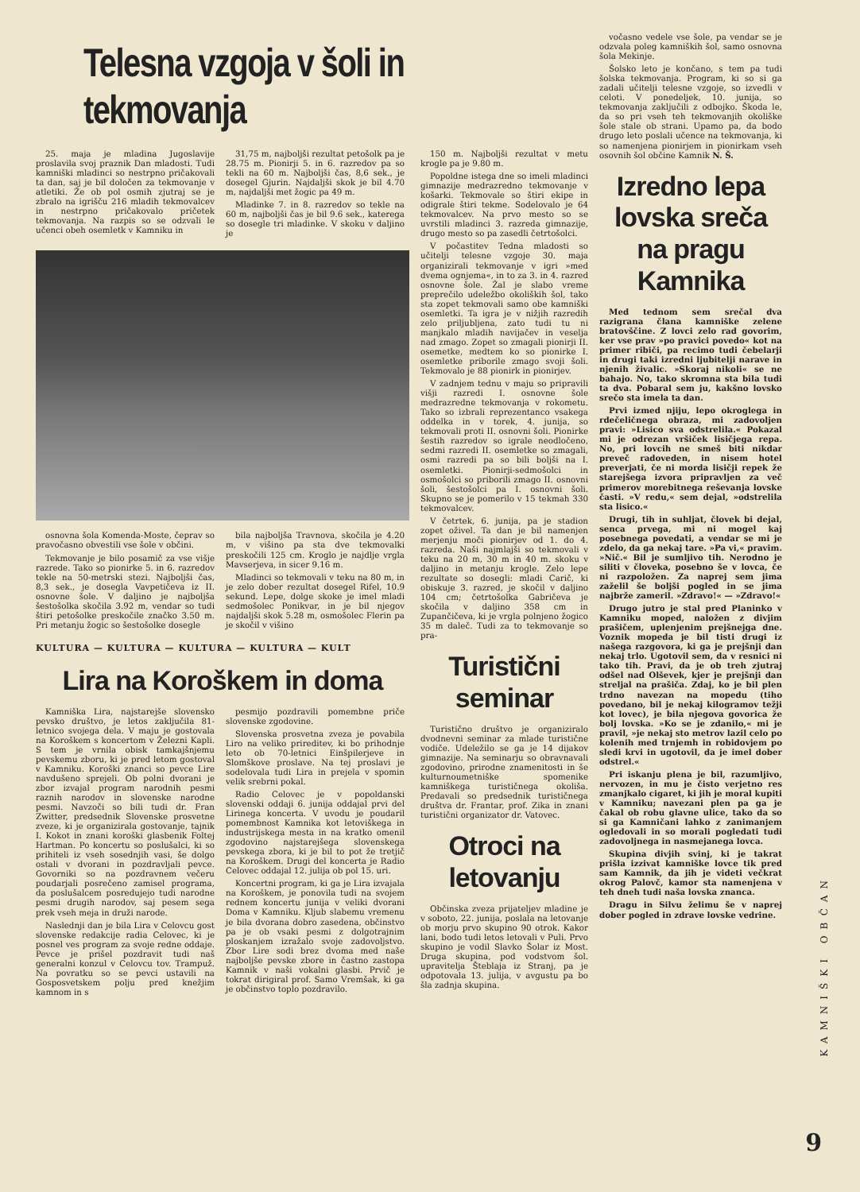Telesna vzgoja v šoli in tekmovanja
25. maja je mladina Jugoslavije proslavila svoj praznik Dan mladosti. Tudi kamniški mladinci so nestrpno pričakovali ta dan, saj je bil določen za tekmovanje v atletiki. Že ob pol osmih zjutraj se je zbralo na igrišču 216 mladih tekmovalcev in nestrpno pričakovalo pričetek tekmovanja. Na razpis so se odzvali le učenci obeh osemletk v Kamniku in
31,75 m, najboljši rezultat petošolk pa je 28.75 m. Pionirji 5. in 6. razredov pa so tekli na 60 m. Najboljši čas, 8,6 sek., je dosegel Gjurin. Najdaljši skok je bil 4.70 m, najdaljši met žogic pa 49 m.
Mladinke 7. in 8. razredov so tekle na 60 m, najboljši čas je bil 9.6 sek., katerega so dosegle tri mladinke. V skoku v daljino je
osnovna šola Komenda-Moste, čeprav so pravočasno obvestili vse šole v občini.
Tekmovanje je bilo posamič za vse višje razrede. Tako so pionirke 5. in 6. razredov tekle na 50-metrski stezi. Najboljši čas, 8,3 sek., je dosegla Vavpetičeva iz II. osnovne šole. V daljino je najboljša šestošolka skočila 3.92 m, vendar so tudi štiri petošolke preskočile značko 3.50 m. Pri metanju žogic so šestošolke dosegle
bila najboljša Travnova, skočila je 4.20 m, v višino pa sta dve tekmovalki preskočili 125 cm. Kroglo je najdlje vrgla Mavserjeva, in sicer 9.16 m.
Mladinci so tekmovali v teku na 80 m, in je zelo dober rezultat dosegel Rifel, 10.9 sekund. Lepe, dolge skoke je imel mladi sedmošolec Ponikvar, in je bil njegov najdaljši skok 5.28 m, osmošolec Flerin pa je skočil v višino
KULTURA — KULTURA — KULTURA — KULTURA — KULT
Lira na Koroškem in doma
Kamniška Lira, najstarejše slovensko pevsko društvo, je letos zaključila 81-letnico svojega dela. V maju je gostovala na Koroškem s koncertom v Železni Kapli. S tem je vrnila obisk tamkajšnjemu pevskemu zboru, ki je pred letom gostoval v Kamniku. Koroški znanci so pevce Lire navdušeno sprejeli. Ob polni dvorani je zbor izvajal program narodnih pesmi raznih narodov in slovenske narodne pesmi. Navzoči so bili tudi dr. Fran Zwitter, predsednik Slovenske prosvetne zveze, ki je organizirala gostovanje, tajnik I. Kokot in znani koroški glasbenik Foltej Hartman. Po koncertu so poslušalci, ki so prihiteli iz vseh sosednjih vasi, še dolgo ostali v dvorani in pozdravljali pevce. Govorniki so na pozdravnem večeru poudarjali posrečeno zamisel programa, da poslušalcem posredujejo tudi narodne pesmi drugih narodov, saj pesem sega prek vseh meja in druži narode.
Naslednji dan je bila Lira v Celovcu gost slovenske redakcije radia Celovec, ki je posnel ves program za svoje redne oddaje. Pevce je prišel pozdravit tudi naš generalni konzul v Celovcu tov. Trampuž. Na povratku so se pevci ustavili na Gosposvetskem polju pred knežjim kamnom in s
pesmijo pozdravili pomembne priče slovenske zgodovine.
Slovenska prosvetna zveza je povabila Liro na veliko prireditev, ki bo prihodnje leto ob 70-letnici Einšpilerjeve in Slomškove proslave. Na tej proslavi je sodelovala tudi Lira in prejela v spomin velik srebrni pokal.
Radio Celovec je v popoldanski slovenski oddaji 6. junija oddajal prvi del Lirinega koncerta. V uvodu je poudaril pomembnost Kamnika kot letoviškega in industrijskega mesta in na kratko omenil zgodovino najstarejšega slovenskega pevskega zbora, ki je bil to pot že tretjič na Koroškem. Drugi del koncerta je Radio Celovec oddajal 12. julija ob pol 15. uri.
Koncertni program, ki ga je Lira izvajala na Koroškem, je ponovila tudi na svojem rednem koncertu junija v veliki dvorani Doma v Kamniku. Kljub slabemu vremenu je bila dvorana dobro zasedena, občinstvo pa je ob vsaki pesmi z dolgotrajnim ploskanjem izražalo svoje zadovoljstvo. Zbor Lire sodi brez dvoma med naše najboljše pevske zbore in častno zastopa Kamnik v naši vokalni glasbi. Prvič je tokrat dirigiral prof. Samo Vremšak, ki ga je občinstvo toplo pozdravilo.
150 m. Najboljši rezultat v metu krogle pa je 9.80 m.
Popoldne istega dne so imeli mladinci gimnazije medrazredno tekmovanje v košarki. Tekmovale so štiri ekipe in odigrale štiri tekme. Sodelovalo je 64 tekmovalcev. Na prvo mesto so se uvrstili mladinci 3. razreda gimnazije, drugo mesto so pa zasedli četrtošolci.
V počastitev Tedna mladosti so učitelji telesne vzgoje 30. maja organizirali tekmovanje v igri »med dvema ognjema«, in to za 3. in 4. razred osnovne šole. Žal je slabo vreme preprečilo udeležbo okoliških šol, tako sta zopet tekmovali samo obe kamniški osemletki. Ta igra je v nižjih razredih zelo priljubljena, zato tudi tu ni manjkalo mladih navijačev in veselja nad zmago. Zopet so zmagali pionirji II. osemetke, medtem ko so pionirke I. osemletke priborile zmago svoji šoli. Tekmovalo je 88 pionirk in pionirjev.
V zadnjem tednu v maju so pripravili višji razredi I. osnovne šole medrazredne tekmovanja v rokometu. Tako so izbrali reprezentanco vsakega oddelka in v torek, 4. junija, so tekmovali proti II. osnovni šoli. Pionirke šestih razredov so igrale neodločeno, sedmi razredi II. osemletke so zmagali, osmi razredi pa so bili boljši na I. osemletki. Pionirji-sedmošolci in osmošolci so priborili zmago II. osnovni šoli, šestošolci pa I. osnovni šoli. Skupno se je pomerilo v 15 tekmah 330 tekmovalcev.
V četrtek, 6. junija, pa je stadion zopet oživel. Ta dan je bil namenjen merjenju moči pionirjev od 1. do 4. razreda. Naši najmlajši so tekmovali v teku na 20 m, 30 m in 40 m. skoku v daljino in metanju krogle. Zelo lepe rezultate so dosegli: mladi Carič, ki obiskuje 3. razred, je skočil v daljino 104 cm; četrtošolka Gabričeva je skočila v daljino 358 cm in Zupančičeva, ki je vrgla polnjeno žogico 35 m daleč. Tudi za to tekmovanje so pra-
Turistični seminar
Turistično društvo je organiziralo dvodnevni seminar za mlade turistične vodiče. Udeležilo se ga je 14 dijakov gimnazije. Na seminarju so obravnavali zgodovino, prirodne znamenitosti in še kulturnoumetniške spomenike kamniškega turističnega okoliša. Predavali so predsednik turističnega društva dr. Frantar, prof. Zika in znani turistični organizator dr. Vatovec.
Otroci na letovanju
Občinska zveza prijateljev mladine je v soboto, 22. junija, poslala na letovanje ob morju prvo skupino 90 otrok. Kakor lani, bodo tudi letos letovali v Puli. Prvo skupino je vodil Slavko Šolar iz Most. Druga skupina, pod vodstvom šol. upravitelja Šteblaja iz Stranj, pa je odpotovala 13. julija, v avgustu pa bo šla zadnja skupina.
vočasno vedele vse šole, pa vendar se je odzvala poleg kamniških šol, samo osnovna šola Mekinje.
Šolsko leto je končano, s tem pa tudi šolska tekmovanja. Program, ki so si ga zadali učitelji telesne vzgoje, so izvedli v celoti. V ponedeljek, 10. junija, so tekmovanja zaključili z odbojko. Škoda le, da so pri vseh teh tekmovanjih okoliške šole stale ob strani. Upamo pa, da bodo drugo leto poslali učence na tekmovanja, ki so namenjena pionirjem in pionirkam vseh osovnih šol občine Kamnik N. Š.
Izredno lepa lovska sreča na pragu Kamnika
Med tednom sem srečal dva razigrana člana kamniške zelene bratovščine. Z lovci zelo rad govorim, ker vse prav »po pravici povedo« kot na primer ribiči, pa recimo tudi čebelarji in drugi taki izredni ljubitelji narave in njenih živalic. »Skoraj nikoli« se ne bahajo. No, tako skromna sta bila tudi ta dva. Pobaral sem ju, kakšno lovsko srečo sta imela ta dan.
Prvi izmed njiju, lepo okroglega in rdečeličnega obraza, mi zadovoljen pravi: »Lisico sva odstrelila.« Pokazal mi je odrezan vršiček lisičjega repa. No, pri lovcih ne smeš biti nikdar preveč radoveden, in nisem hotel preverjati, če ni morda lisičji repek že starejšega izvora pripravljen za več primerov morebitnega reševanja lovske časti. »V redu,« sem dejal, »odstrelila sta lisico.«
Drugi, tih in suhljat, človek bi dejal, senca prvega, mi ni mogel kaj posebnega povedati, a vendar se mi je zdelo, da ga nekaj tare. »Pa vi,« pravim. »Nič.« Bil je sumljivo tih. Nerodno je siliti v človeka, posebno še v lovca, če ni razpoložen. Za naprej sem jima zaželil še boljši pogled in se jima najbrže zameril. »Zdravo!« — »Zdravo!«
Drugo jutro je stal pred Planinko v Kamniku moped, naložen z divjim prašičem, uplenjenim prejšnejga dne. Voznik mopeda je bil tisti drugi iz našega razgovora, ki ga je prejšnji dan nekaj trlo. Ugotovil sem, da v resnici ni tako tih. Pravi, da je ob treh zjutraj odšel nad Olševek, kjer je prejšnji dan streljal na prašiča. Zdaj, ko je bil plen trdno navezan na mopedu (tiho povedano, bil je nekaj kilogramov težji kot lovec), je bila njegova govorica že bolj lovska. »Ko se je zdanilo,« mi je pravil, »je nekaj sto metrov lazil celo po kolenih med trnjemh in robidovjem po sledi krvi in ugotovil, da je imel dober odstrel.«
Pri iskanju plena je bil, razumljivo, nervozen, in mu je čisto verjetno res zmanjkalo cigaret, ki jih je moral kupiti v Kamniku; navezani plen pa ga je čakal ob robu glavne ulice, tako da so si ga Kamničani lahko z zanimanjem ogledovali in so morali pogledati tudi zadovoljnega in nasmejanega lovca.
Skupina divjih svinj, ki je takrat prišla izzivat kamniške lovce tik pred sam Kamnik, da jih je videti večkrat okrog Palovč, kamor sta namenjena v teh dneh tudi naša lovska znanca.
Dragu in Silvu želimu še v naprej dober pogled in zdrave lovske vedrine.
KAMNIŠKI OBČAN
9